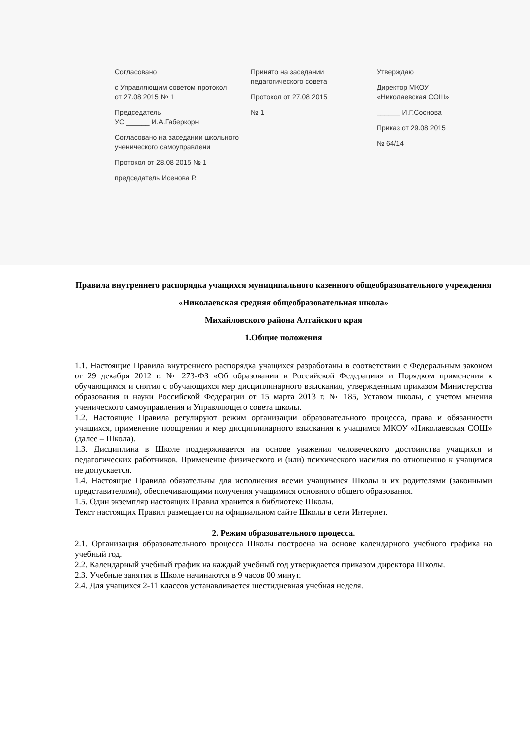Согласовано
с Управляющим советом протокол
от 27.08 2015 № 1
Председатель
УС ______ И.А.Габеркорн
Согласовано на заседании школьного ученического самоуправлени
Протокол от 28.08 2015 № 1
председатель Исенова Р.
Принято на заседании педагогического совета
Протокол от 27.08 2015
№ 1
Утверждаю
Директор МКОУ «Николаевская СОШ»
______ И.Г.Соснова
Приказ от 29.08 2015
№ 64/14
Правила внутреннего распорядка учащихся муниципального казенного общеобразовательного учреждения
«Николаевская средняя общеобразовательная школа»
Михайловского района Алтайского края
1.Общие положения
1.1. Настоящие Правила внутреннего распорядка учащихся разработаны в соответствии с Федеральным законом от 29 декабря 2012 г. № 273-ФЗ «Об образовании в Российской Федерации» и Порядком применения к обучающимся и снятия с обучающихся мер дисциплинарного взыскания, утвержденным приказом Министерства образования и науки Российской Федерации от 15 марта 2013 г. № 185, Уставом школы, с учетом мнения ученического самоуправления и Управляющего совета школы.
1.2. Настоящие Правила регулируют режим организации образовательного процесса, права и обязанности учащихся, применение поощрения и мер дисциплинарного взыскания к учащимся МКОУ «Николаевская СОШ» (далее – Школа).
1.3. Дисциплина в Школе поддерживается на основе уважения человеческого достоинства учащихся и педагогических работников. Применение физического и (или) психического насилия по отношению к учащимся не допускается.
1.4. Настоящие Правила обязательны для исполнения всеми учащимися Школы и их родителями (законными представителями), обеспечивающими получения учащимися основного общего образования.
1.5. Один экземпляр настоящих Правил хранится в библиотеке Школы.
Текст настоящих Правил размещается на официальном сайте Школы в сети Интернет.
2. Режим образовательного процесса.
2.1. Организация образовательного процесса Школы построена на основе календарного учебного графика на учебный год.
2.2. Календарный учебный график на каждый учебный год утверждается приказом директора Школы.
2.3. Учебные занятия в Школе начинаются в 9 часов 00 минут.
2.4. Для учащихся 2-11 классов устанавливается шестидневная учебная неделя.